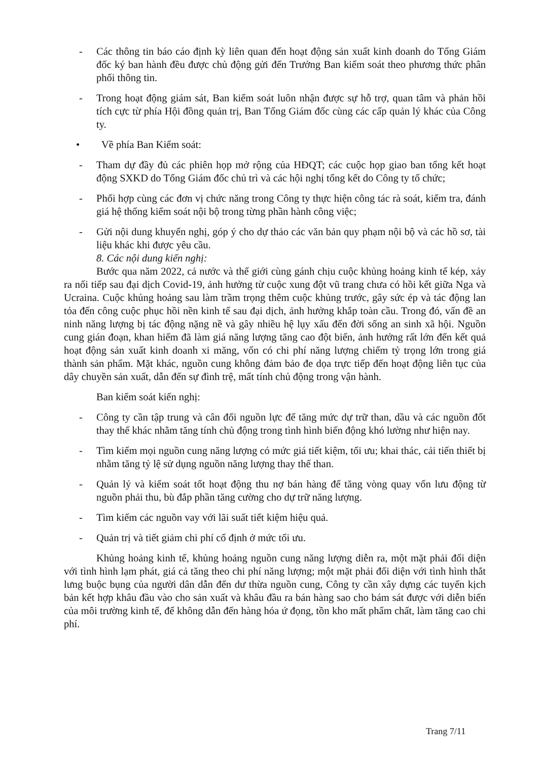- Các thông tin báo cáo định kỳ liên quan đến hoạt động sản xuất kinh doanh do Tổng Giám đốc ký ban hành đều được chủ động gửi đến Trưởng Ban kiểm soát theo phương thức phân phối thông tin.
- Trong hoạt động giám sát, Ban kiểm soát luôn nhận được sự hỗ trợ, quan tâm và phản hồi tích cực từ phía Hội đồng quản trị, Ban Tổng Giám đốc cùng các cấp quản lý khác của Công ty.
• Về phía Ban Kiểm soát:
- Tham dự đầy đủ các phiên họp mở rộng của HĐQT; các cuộc họp giao ban tổng kết hoạt động SXKD do Tổng Giám đốc chủ trì và các hội nghị tổng kết do Công ty tổ chức;
- Phối hợp cùng các đơn vị chức năng trong Công ty thực hiện công tác rà soát, kiểm tra, đánh giá hệ thống kiểm soát nội bộ trong từng phần hành công việc;
- Gửi nội dung khuyến nghị, góp ý cho dự thảo các văn bản quy phạm nội bộ và các hồ sơ, tài liệu khác khi được yêu cầu.
8. Các nội dung kiến nghị:
Bước qua năm 2022, cả nước và thế giới cùng gánh chịu cuộc khủng hoảng kinh tế kép, xảy ra nối tiếp sau đại dịch Covid-19, ảnh hưởng từ cuộc xung đột vũ trang chưa có hồi kết giữa Nga và Ucraina. Cuộc khủng hoảng sau làm trầm trọng thêm cuộc khủng trước, gây sức ép và tác động lan tỏa đến công cuộc phục hồi nền kinh tế sau đại dịch, ảnh hưởng khắp toàn cầu. Trong đó, vấn đề an ninh năng lượng bị tác động nặng nề và gây nhiều hệ lụy xấu đến đời sống an sinh xã hội. Nguồn cung gián đoạn, khan hiếm đã làm giá năng lượng tăng cao đột biến, ảnh hưởng rất lớn đến kết quả hoạt động sản xuất kinh doanh xi măng, vốn có chi phí năng lượng chiếm tỷ trọng lớn trong giá thành sản phẩm. Mặt khác, nguồn cung không đảm bảo đe dọa trực tiếp đến hoạt động liên tục của dây chuyền sản xuất, dẫn đến sự đình trệ, mất tính chủ động trong vận hành.
Ban kiểm soát kiến nghị:
- Công ty cần tập trung và cân đối nguồn lực để tăng mức dự trữ than, dầu và các nguồn đốt thay thế khác nhằm tăng tính chủ động trong tình hình biến động khó lường như hiện nay.
- Tìm kiếm mọi nguồn cung năng lượng có mức giá tiết kiệm, tối ưu; khai thác, cải tiến thiết bị nhằm tăng tỷ lệ sử dụng nguồn năng lượng thay thế than.
- Quản lý và kiểm soát tốt hoạt động thu nợ bán hàng để tăng vòng quay vốn lưu động từ nguồn phải thu, bù đắp phần tăng cường cho dự trữ năng lượng.
- Tìm kiếm các nguồn vay với lãi suất tiết kiệm hiệu quả.
- Quản trị và tiết giảm chi phí cố định ở mức tối ưu.
Khủng hoảng kinh tế, khủng hoảng nguồn cung năng lượng diễn ra, một mặt phải đối diện với tình hình lạm phát, giá cả tăng theo chi phí năng lượng; một mặt phải đối diện với tình hình thắt lưng buộc bụng của người dân dẫn đến dư thừa nguồn cung, Công ty cần xây dựng các tuyến kịch bản kết hợp khâu đầu vào cho sản xuất và khâu đầu ra bán hàng sao cho bám sát được với diễn biến của môi trường kinh tế, để không dẫn đến hàng hóa ứ đọng, tồn kho mất phẩm chất, làm tăng cao chi phí.
Trang 7/11